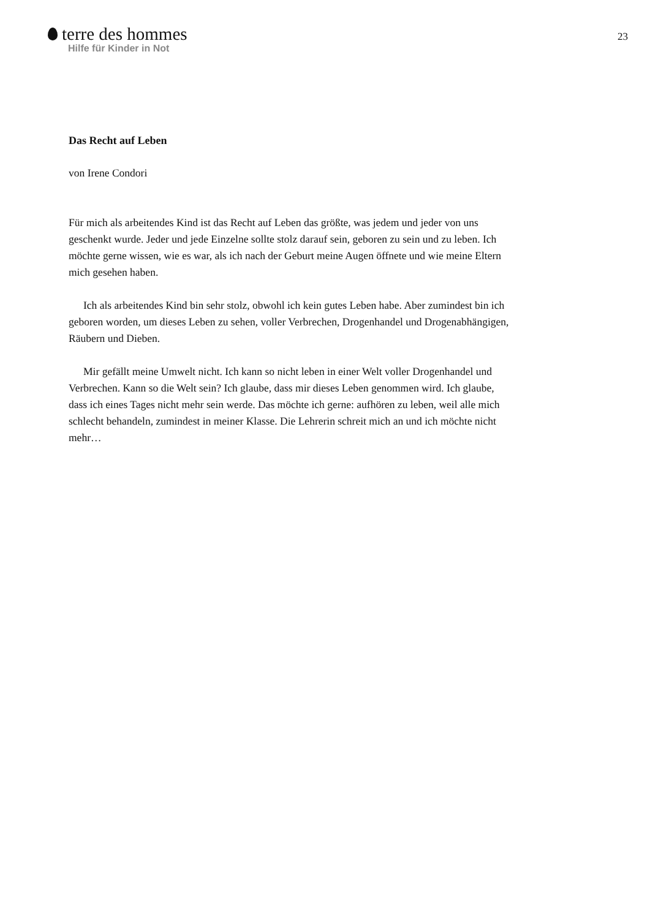terre des hommes
Hilfe für Kinder in Not
23
Das Recht auf Leben
von Irene Condori
Für mich als arbeitendes Kind ist das Recht auf Leben das größte, was jedem und jeder von uns geschenkt wurde. Jeder und jede Einzelne sollte stolz darauf sein, geboren zu sein und zu leben. Ich möchte gerne wissen, wie es war, als ich nach der Geburt meine Augen öffnete und wie meine Eltern mich gesehen haben.
Ich als arbeitendes Kind bin sehr stolz, obwohl ich kein gutes Leben habe. Aber zumindest bin ich geboren worden, um dieses Leben zu sehen, voller Verbrechen, Drogenhandel und Drogenabhängigen, Räubern und Dieben.
Mir gefällt meine Umwelt nicht. Ich kann so nicht leben in einer Welt voller Drogenhandel und Verbrechen. Kann so die Welt sein? Ich glaube, dass mir dieses Leben genommen wird. Ich glaube, dass ich eines Tages nicht mehr sein werde. Das möchte ich gerne: aufhören zu leben, weil alle mich schlecht behandeln, zumindest in meiner Klasse. Die Lehrerin schreit mich an und ich möchte nicht mehr…